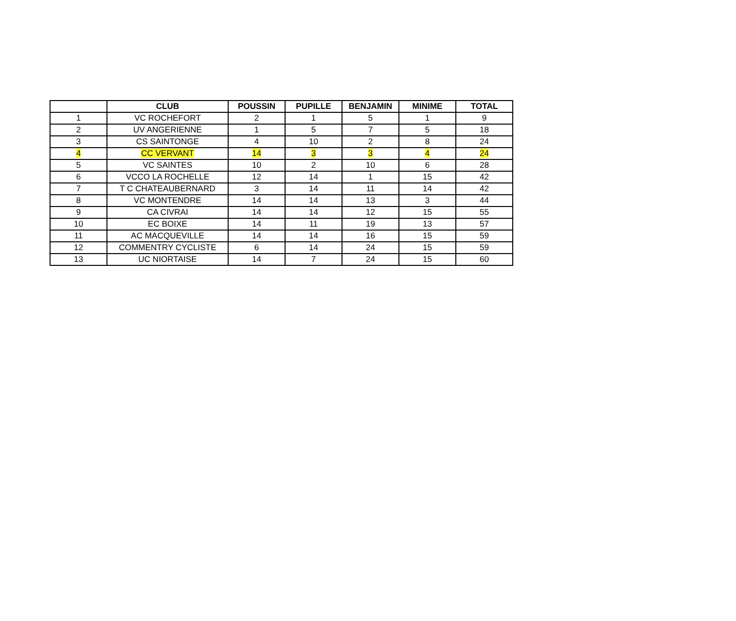| | CLUB | POUSSIN | PUPILLE | BENJAMIN | MINIME | TOTAL |
| --- | --- | --- | --- | --- | --- | --- |
| 1 | VC ROCHEFORT | 2 | 1 | 5 | 1 | 9 |
| 2 | UV ANGERIENNE | 1 | 5 | 7 | 5 | 18 |
| 3 | CS SAINTONGE | 4 | 10 | 2 | 8 | 24 |
| 4 | CC VERVANT | 14 | 3 | 3 | 4 | 24 |
| 5 | VC SAINTES | 10 | 2 | 10 | 6 | 28 |
| 6 | VCCO LA ROCHELLE | 12 | 14 | 1 | 15 | 42 |
| 7 | T C CHATEAUBERNARD | 3 | 14 | 11 | 14 | 42 |
| 8 | VC MONTENDRE | 14 | 14 | 13 | 3 | 44 |
| 9 | CA CIVRAI | 14 | 14 | 12 | 15 | 55 |
| 10 | EC BOIXE | 14 | 11 | 19 | 13 | 57 |
| 11 | AC MACQUEVILLE | 14 | 14 | 16 | 15 | 59 |
| 12 | COMMENTRY CYCLISTE | 6 | 14 | 24 | 15 | 59 |
| 13 | UC NIORTAISE | 14 | 7 | 24 | 15 | 60 |